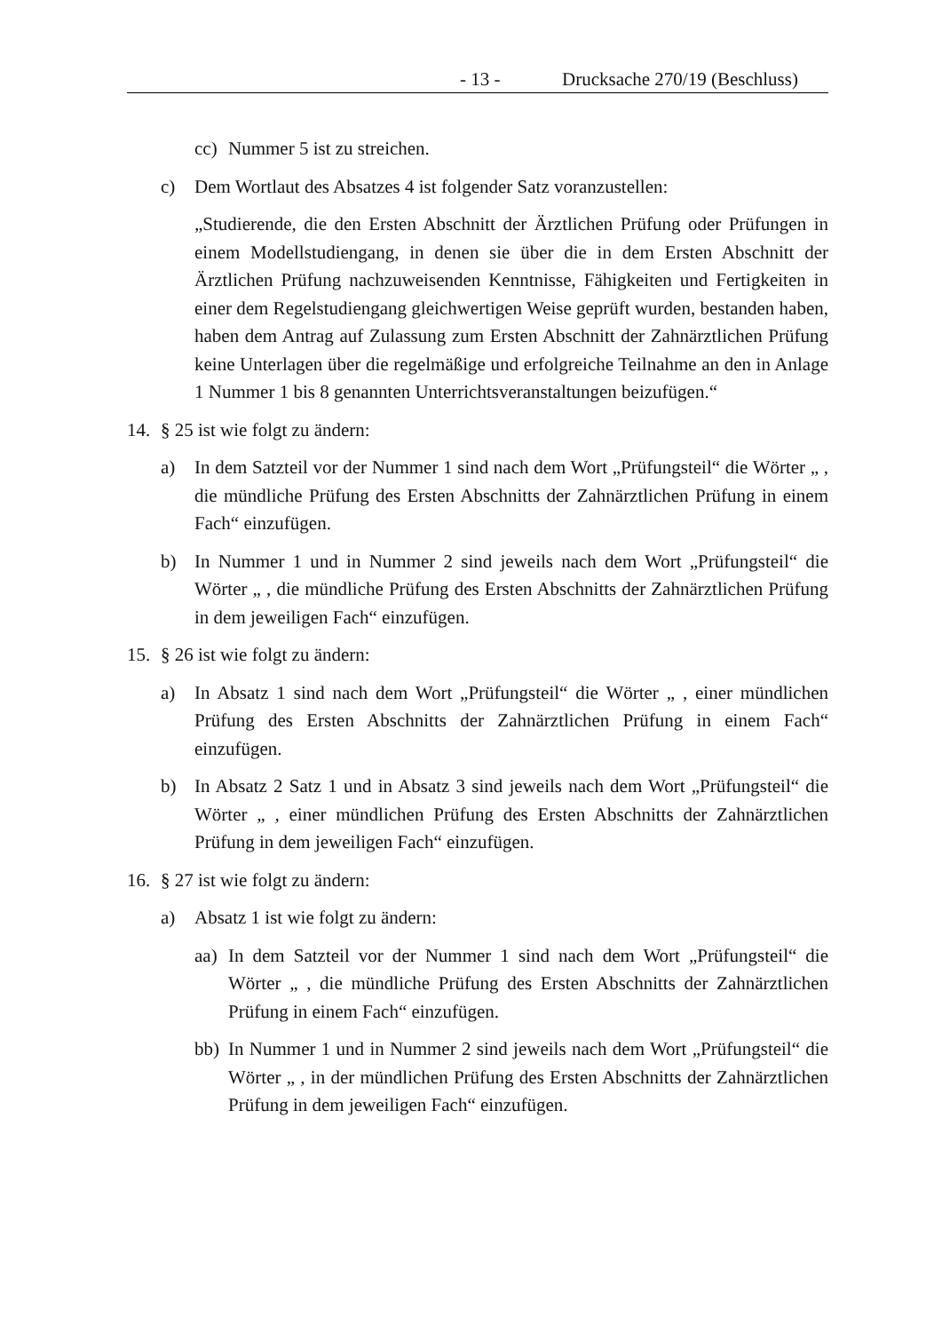- 13 - Drucksache 270/19 (Beschluss)
cc) Nummer 5 ist zu streichen.
c) Dem Wortlaut des Absatzes 4 ist folgender Satz voranzustellen:
„Studierende, die den Ersten Abschnitt der Ärztlichen Prüfung oder Prüfungen in einem Modellstudiengang, in denen sie über die in dem Ersten Abschnitt der Ärztlichen Prüfung nachzuweisenden Kenntnisse, Fähigkeiten und Fertigkeiten in einer dem Regelstudiengang gleichwertigen Weise geprüft wurden, bestanden haben, haben dem Antrag auf Zulassung zum Ersten Abschnitt der Zahnärztlichen Prüfung keine Unterlagen über die regelmäßige und erfolgreiche Teilnahme an den in Anlage 1 Nummer 1 bis 8 genannten Unterrichtsveranstaltungen beizufügen.“
14. § 25 ist wie folgt zu ändern:
a) In dem Satzteil vor der Nummer 1 sind nach dem Wort „Prüfungsteil“ die Wörter „ , die mündliche Prüfung des Ersten Abschnitts der Zahnärztlichen Prüfung in einem Fach“ einzufügen.
b) In Nummer 1 und in Nummer 2 sind jeweils nach dem Wort „Prüfungsteil“ die Wörter „ , die mündliche Prüfung des Ersten Abschnitts der Zahnärztlichen Prüfung in dem jeweiligen Fach“ einzufügen.
15. § 26 ist wie folgt zu ändern:
a) In Absatz 1 sind nach dem Wort „Prüfungsteil“ die Wörter „ , einer mündlichen Prüfung des Ersten Abschnitts der Zahnärztlichen Prüfung in einem Fach“ einzufügen.
b) In Absatz 2 Satz 1 und in Absatz 3 sind jeweils nach dem Wort „Prüfungsteil“ die Wörter „ , einer mündlichen Prüfung des Ersten Abschnitts der Zahnärztlichen Prüfung in dem jeweiligen Fach“ einzufügen.
16. § 27 ist wie folgt zu ändern:
a) Absatz 1 ist wie folgt zu ändern:
aa) In dem Satzteil vor der Nummer 1 sind nach dem Wort „Prüfungsteil“ die Wörter „ , die mündliche Prüfung des Ersten Abschnitts der Zahnärztlichen Prüfung in einem Fach“ einzufügen.
bb) In Nummer 1 und in Nummer 2 sind jeweils nach dem Wort „Prüfungsteil“ die Wörter „ , in der mündlichen Prüfung des Ersten Abschnitts der Zahnärztlichen Prüfung in dem jeweiligen Fach“ einzufügen.